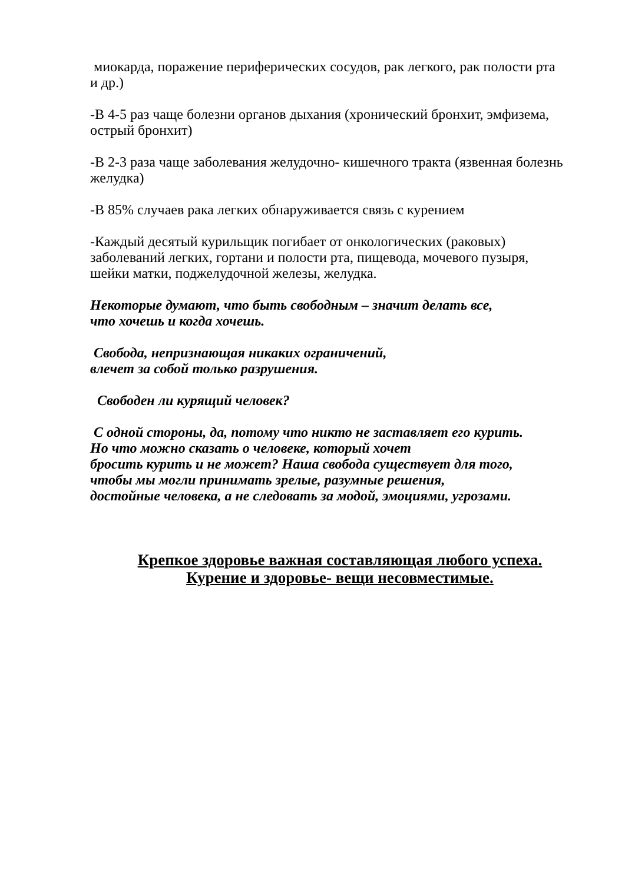миокарда, поражение периферических сосудов, рак легкого, рак полости рта и др.)
-В 4-5 раз чаще болезни органов дыхания (хронический бронхит, эмфизема, острый бронхит)
-В 2-3 раза чаще заболевания желудочно- кишечного тракта (язвенная болезнь желудка)
-В 85% случаев рака легких обнаруживается связь с курением
-Каждый десятый курильщик погибает от онкологических (раковых) заболеваний легких, гортани и полости рта, пищевода, мочевого пузыря, шейки матки, поджелудочной железы, желудка.
Некоторые думают, что быть свободным – значит делать все,
что хочешь и когда хочешь.
Свобода, непризнающая никаких ограничений,
влечет за собой только разрушения.
Свободен ли курящий человек?
С одной стороны, да, потому что никто не заставляет его курить.
Но что можно сказать о человеке, который хочет
бросить курить и не может? Наша свобода существует для того,
чтобы мы могли принимать зрелые, разумные решения,
достойные человека, а не следовать за модой, эмоциями, угрозами.
Крепкое здоровье важная составляющая любого успеха.
Курение и здоровье- вещи несовместимые.